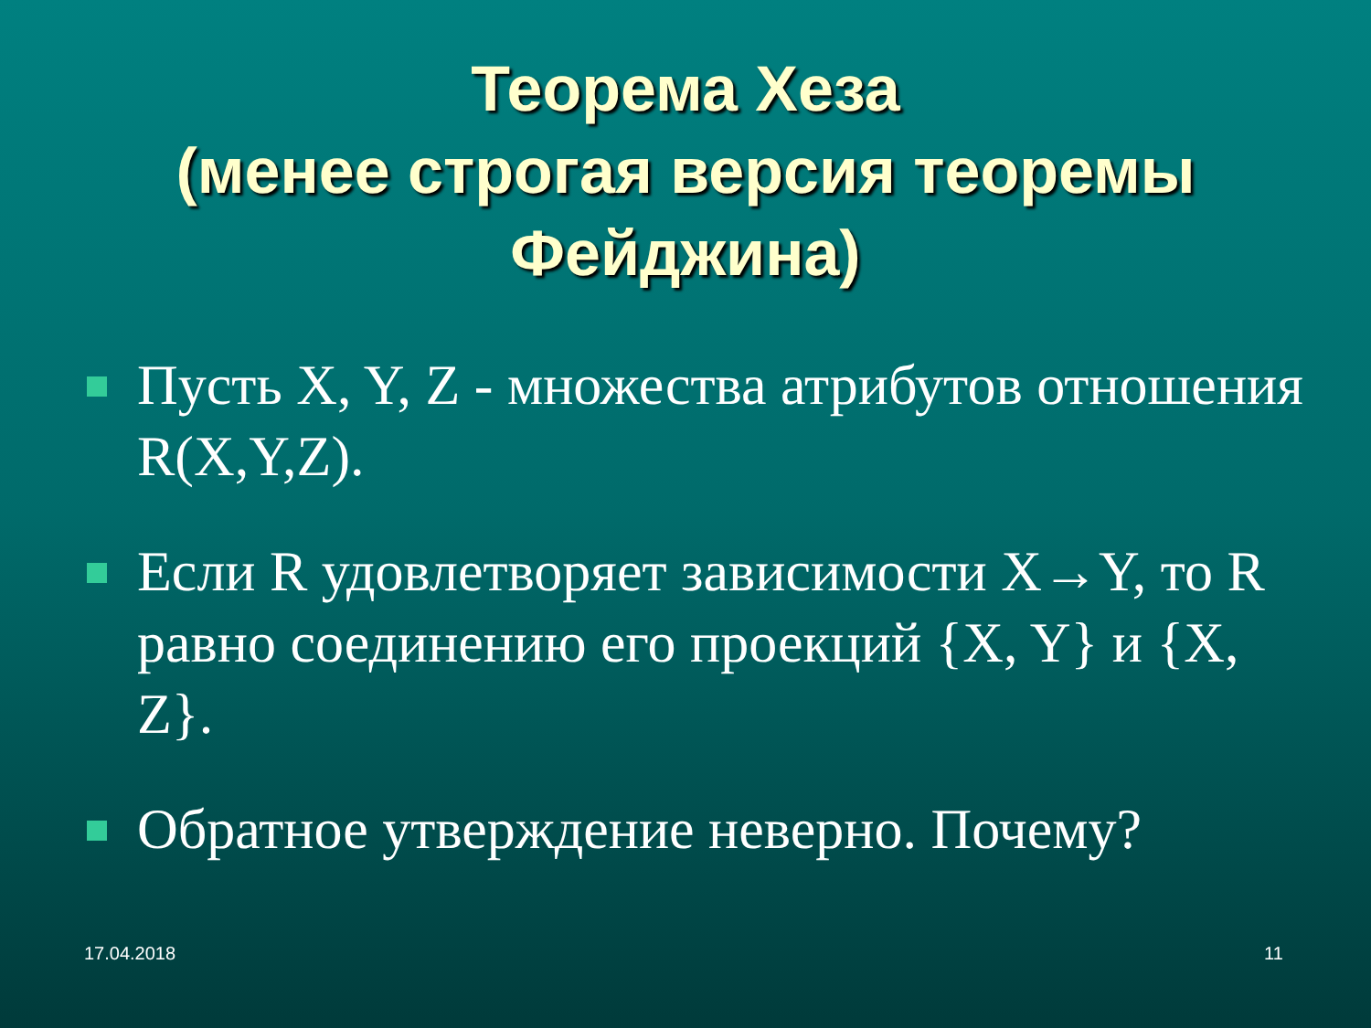Теорема Хеза
(менее строгая версия теоремы
Фейджина)
Пусть X, Y, Z - множества атрибутов отношения R(X,Y,Z).
Если R удовлетворяет зависимости X→Y, то R равно соединению его проекций {X, Y} и {X, Z}.
Обратное утверждение неверно. Почему?
17.04.2018 11